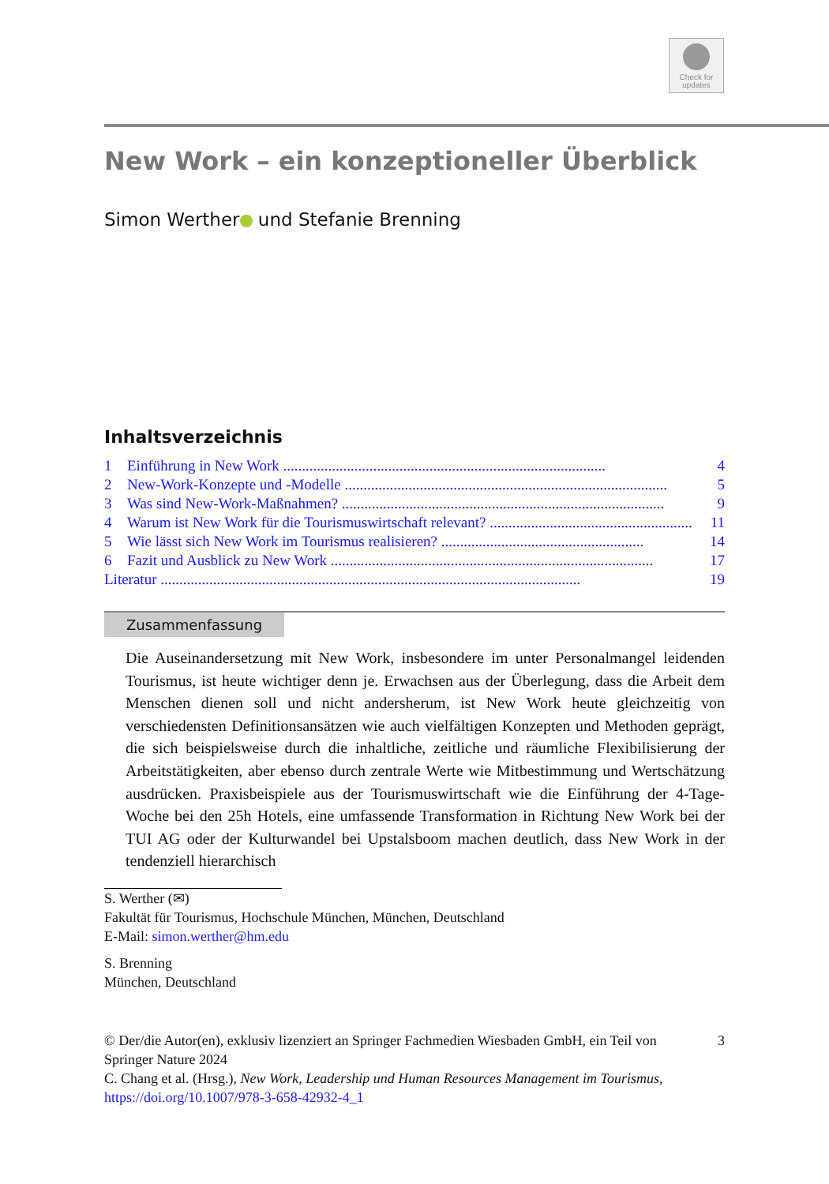Check for
updates
New Work – ein konzeptioneller Überblick
Simon Werther und Stefanie Brenning
Inhaltsverzeichnis
1 Einführung in New Work ...................................................................................... 4
2 New-Work-Konzepte und -Modelle ...................................................................................... 5
3 Was sind New-Work-Maßnahmen? ...................................................................................... 9
4 Warum ist New Work für die Tourismuswirtschaft relevant? ...................................................... 11
5 Wie lässt sich New Work im Tourismus realisieren? ...................................................... 14
6 Fazit und Ausblick zu New Work ...................................................................................... 17
Literatur ................................................................................................................ 19
Zusammenfassung
Die Auseinandersetzung mit New Work, insbesondere im unter Personalmangel leidenden Tourismus, ist heute wichtiger denn je. Erwachsen aus der Überlegung, dass die Arbeit dem Menschen dienen soll und nicht andersherum, ist New Work heute gleichzeitig von verschiedensten Definitionsansätzen wie auch vielfältigen Konzepten und Methoden geprägt, die sich beispielsweise durch die inhaltliche, zeitliche und räumliche Flexibilisierung der Arbeitstätigkeiten, aber ebenso durch zentrale Werte wie Mitbestimmung und Wertschätzung ausdrücken. Praxisbeispiele aus der Tourismuswirtschaft wie die Einführung der 4-Tage-Woche bei den 25h Hotels, eine umfassende Transformation in Richtung New Work bei der TUI AG oder der Kulturwandel bei Upstalsboom machen deutlich, dass New Work in der tendenziell hierarchisch
S. Werther (✉)
Fakultät für Tourismus, Hochschule München, München, Deutschland
E-Mail: simon.werther@hm.edu
S. Brenning
München, Deutschland
© Der/die Autor(en), exklusiv lizenziert an Springer Fachmedien Wiesbaden GmbH, ein Teil von Springer Nature 2024
C. Chang et al. (Hrsg.), New Work, Leadership und Human Resources Management im Tourismus, https://doi.org/10.1007/978-3-658-42932-4_1 3